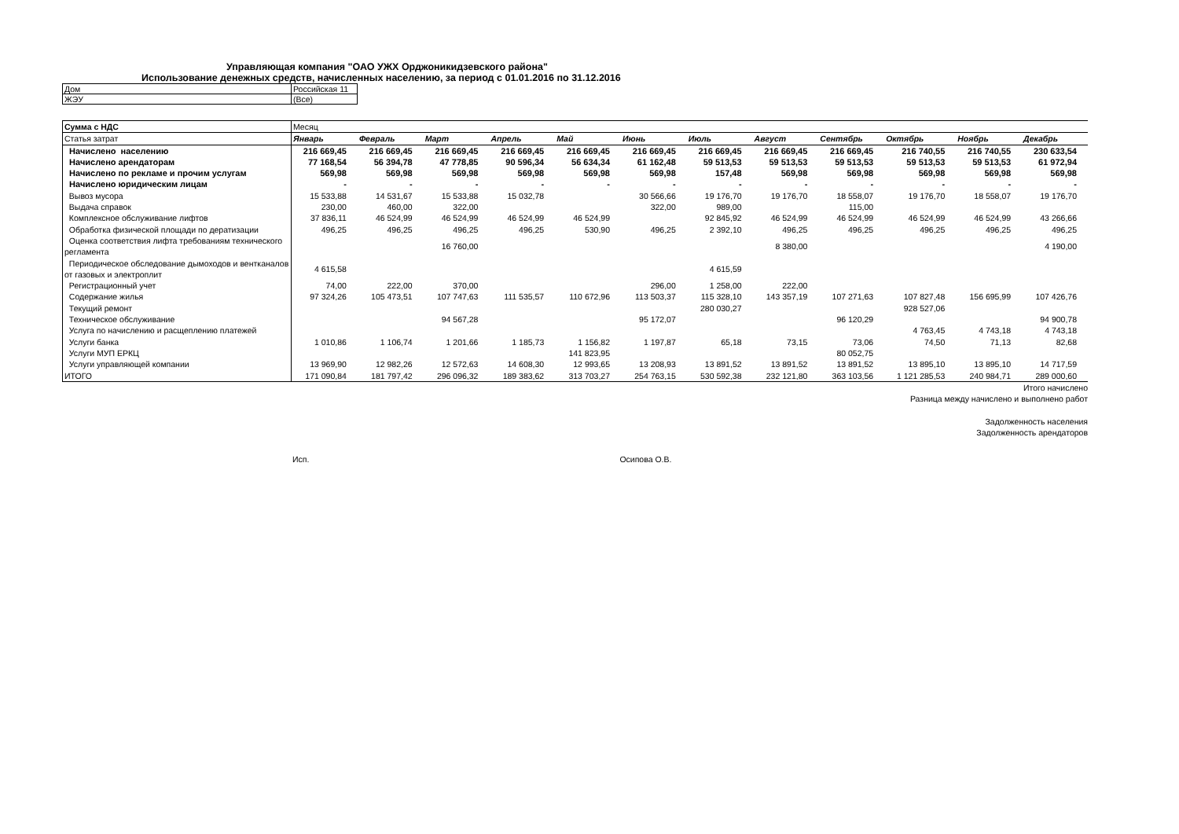Управляющая компания "ОАО УЖХ Орджоникидзевского района"
Использование денежных средств, начисленных населению, за период с 01.01.2016 по 31.12.2016
| Дом | Российская 11 |
| ЖЭУ | (Все) |
| Сумма с НДС | Месяц | | | | | | | | | | | |
| Статья затрат | Январь | Февраль | Март | Апрель | Май | Июнь | Июль | Август | Сентябрь | Октябрь | Ноябрь | Декабрь |
| Начислено населению | 216 669,45 | 216 669,45 | 216 669,45 | 216 669,45 | 216 669,45 | 216 669,45 | 216 669,45 | 216 669,45 | 216 669,45 | 216 740,55 | 216 740,55 | 230 633,54 |
| Начислено арендаторам | 77 168,54 | 56 394,78 | 47 778,85 | 90 596,34 | 56 634,34 | 61 162,48 | 59 513,53 | 59 513,53 | 59 513,53 | 59 513,53 | 59 513,53 | 61 972,94 |
| Начислено по рекламе и прочим услугам | 569,98 | 569,98 | 569,98 | 569,98 | 569,98 | 569,98 | 157,48 | 569,98 | 569,98 | 569,98 | 569,98 | 569,98 |
| Начислено юридическим лицам | - | - | - | - | - | - | - | - | - | - | - | - |
| Вывоз мусора | 15 533,88 | 14 531,67 | 15 533,88 | 15 032,78 | | 30 566,66 | 19 176,70 | 19 176,70 | 18 558,07 | 19 176,70 | 18 558,07 | 19 176,70 |
| Выдача справок | 230,00 | 460,00 | 322,00 | | | 322,00 | 989,00 | | 115,00 | | | |
| Комплексное обслуживание лифтов | 37 836,11 | 46 524,99 | 46 524,99 | 46 524,99 | 46 524,99 | | 92 845,92 | 46 524,99 | 46 524,99 | 46 524,99 | 46 524,99 | 43 266,66 |
| Обработка физической площади по дератизации | 496,25 | 496,25 | 496,25 | 496,25 | 530,90 | 496,25 | 2 392,10 | 496,25 | 496,25 | 496,25 | 496,25 | 496,25 |
| Оценка соответствия лифта требованиям технического регламента | | | 16 760,00 | | | | | 8 380,00 | | | | 4 190,00 |
| Периодическое обследование дымоходов и вентканалов от газовых и электроплит | 4 615,58 | | | | | | 4 615,59 | | | | | |
| Регистрационный учет | 74,00 | 222,00 | 370,00 | | | 296,00 | 1 258,00 | 222,00 | | | | |
| Содержание жилья | 97 324,26 | 105 473,51 | 107 747,63 | 111 535,57 | 110 672,96 | 113 503,37 | 115 328,10 | 143 357,19 | 107 271,63 | 107 827,48 | 156 695,99 | 107 426,76 |
| Текущий ремонт | | | | | | | 280 030,27 | | | 928 527,06 | | |
| Техническое обслуживание | | | 94 567,28 | | | 95 172,07 | | | 96 120,29 | | | 94 900,78 |
| Услуга по начислению и расщеплению платежей | | | | | | | | | | 4 763,45 | 4 743,18 | 4 743,18 |
| Услуги банка | 1 010,86 | 1 106,74 | 1 201,66 | 1 185,73 | 1 156,82 | 1 197,87 | 65,18 | 73,15 | 73,06 | 74,50 | 71,13 | 82,68 |
| Услуги МУП ЕРКЦ | | | | | 141 823,95 | | | | 80 052,75 | | | |
| Услуги управляющей компании | 13 969,90 | 12 982,26 | 12 572,63 | 14 608,30 | 12 993,65 | 13 208,93 | 13 891,52 | 13 891,52 | 13 891,52 | 13 895,10 | 13 895,10 | 14 717,59 |
| ИТОГО | 171 090,84 | 181 797,42 | 296 096,32 | 189 383,62 | 313 703,27 | 254 763,15 | 530 592,38 | 232 121,80 | 363 103,56 | 1 121 285,53 | 240 984,71 | 289 000,60 |
Итого начислено
Разница между начислено и выполнено работ
Задолженность населения
Задолженность арендаторов
Исп. Осипова О.В.